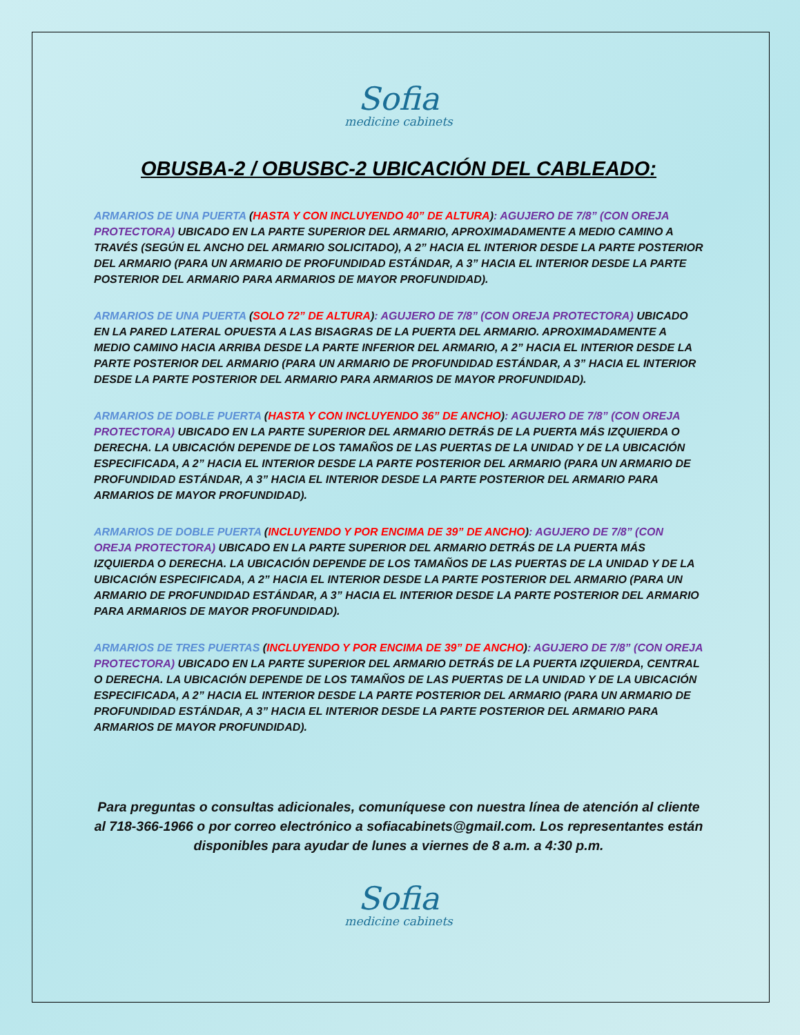Sofia
medicine cabinets
OBUSBA-2 / OBUSBC-2 UBICACIÓN DEL CABLEADO:
ARMARIOS DE UNA PUERTA (HASTA Y CON INCLUYENDO 40” DE ALTURA): AGUJERO DE 7/8” (CON OREJA PROTECTORA) UBICADO EN LA PARTE SUPERIOR DEL ARMARIO, APROXIMADAMENTE A MEDIO CAMINO A TRAVÉS (SEGÚN EL ANCHO DEL ARMARIO SOLICITADO), A 2” HACIA EL INTERIOR DESDE LA PARTE POSTERIOR DEL ARMARIO (PARA UN ARMARIO DE PROFUNDIDAD ESTÁNDAR, A 3” HACIA EL INTERIOR DESDE LA PARTE POSTERIOR DEL ARMARIO PARA ARMARIOS DE MAYOR PROFUNDIDAD).
ARMARIOS DE UNA PUERTA (SOLO 72” DE ALTURA): AGUJERO DE 7/8” (CON OREJA PROTECTORA) UBICADO EN LA PARED LATERAL OPUESTA A LAS BISAGRAS DE LA PUERTA DEL ARMARIO. APROXIMADAMENTE A MEDIO CAMINO HACIA ARRIBA DESDE LA PARTE INFERIOR DEL ARMARIO, A 2” HACIA EL INTERIOR DESDE LA PARTE POSTERIOR DEL ARMARIO (PARA UN ARMARIO DE PROFUNDIDAD ESTÁNDAR, A 3” HACIA EL INTERIOR DESDE LA PARTE POSTERIOR DEL ARMARIO PARA ARMARIOS DE MAYOR PROFUNDIDAD).
ARMARIOS DE DOBLE PUERTA (HASTA Y CON INCLUYENDO 36” DE ANCHO): AGUJERO DE 7/8” (CON OREJA PROTECTORA) UBICADO EN LA PARTE SUPERIOR DEL ARMARIO DETRÁS DE LA PUERTA MÁS IZQUIERDA O DERECHA. LA UBICACIÓN DEPENDE DE LOS TAMAÑOS DE LAS PUERTAS DE LA UNIDAD Y DE LA UBICACIÓN ESPECIFICADA, A 2” HACIA EL INTERIOR DESDE LA PARTE POSTERIOR DEL ARMARIO (PARA UN ARMARIO DE PROFUNDIDAD ESTÁNDAR, A 3” HACIA EL INTERIOR DESDE LA PARTE POSTERIOR DEL ARMARIO PARA ARMARIOS DE MAYOR PROFUNDIDAD).
ARMARIOS DE DOBLE PUERTA (INCLUYENDO Y POR ENCIMA DE 39” DE ANCHO): AGUJERO DE 7/8” (CON OREJA PROTECTORA) UBICADO EN LA PARTE SUPERIOR DEL ARMARIO DETRÁS DE LA PUERTA MÁS IZQUIERDA O DERECHA. LA UBICACIÓN DEPENDE DE LOS TAMAÑOS DE LAS PUERTAS DE LA UNIDAD Y DE LA UBICACIÓN ESPECIFICADA, A 2” HACIA EL INTERIOR DESDE LA PARTE POSTERIOR DEL ARMARIO (PARA UN ARMARIO DE PROFUNDIDAD ESTÁNDAR, A 3” HACIA EL INTERIOR DESDE LA PARTE POSTERIOR DEL ARMARIO PARA ARMARIOS DE MAYOR PROFUNDIDAD).
ARMARIOS DE TRES PUERTAS (INCLUYENDO Y POR ENCIMA DE 39” DE ANCHO): AGUJERO DE 7/8” (CON OREJA PROTECTORA) UBICADO EN LA PARTE SUPERIOR DEL ARMARIO DETRÁS DE LA PUERTA IZQUIERDA, CENTRAL O DERECHA. LA UBICACIÓN DEPENDE DE LOS TAMAÑOS DE LAS PUERTAS DE LA UNIDAD Y DE LA UBICACIÓN ESPECIFICADA, A 2” HACIA EL INTERIOR DESDE LA PARTE POSTERIOR DEL ARMARIO (PARA UN ARMARIO DE PROFUNDIDAD ESTÁNDAR, A 3” HACIA EL INTERIOR DESDE LA PARTE POSTERIOR DEL ARMARIO PARA ARMARIOS DE MAYOR PROFUNDIDAD).
Para preguntas o consultas adicionales, comuníquese con nuestra línea de atención al cliente al 718-366-1966 o por correo electrónico a sofiacabinets@gmail.com. Los representantes están disponibles para ayudar de lunes a viernes de 8 a.m. a 4:30 p.m.
Sofia
medicine cabinets